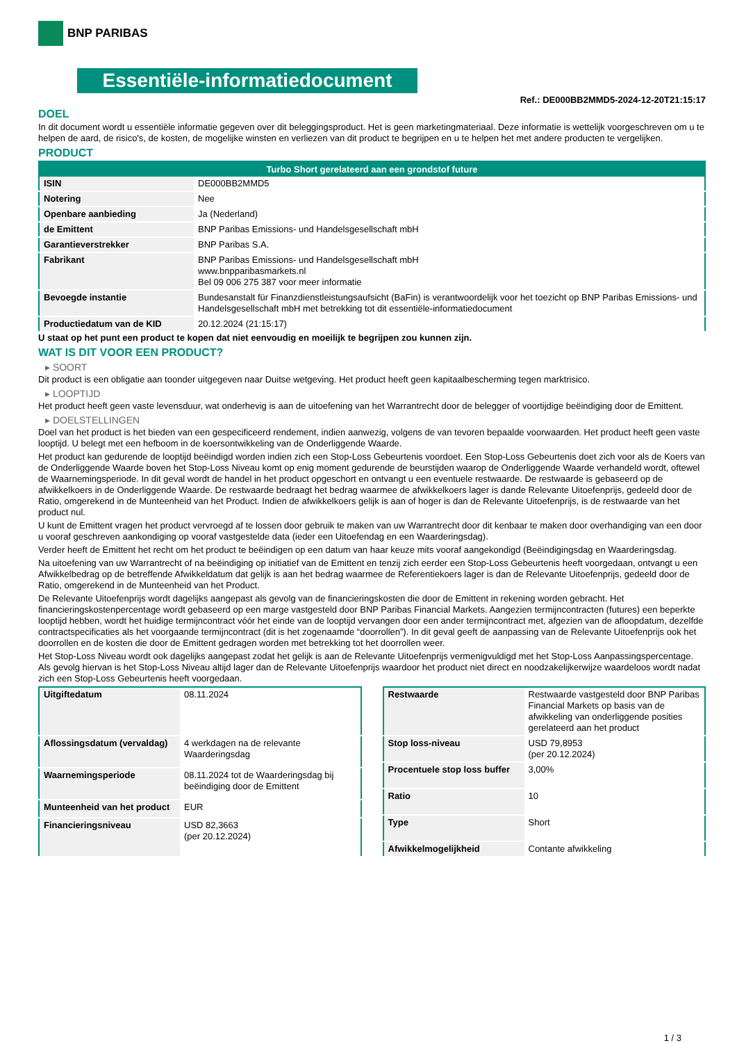BNP PARIBAS
Essentiële-informatiedocument
Ref.: DE000BB2MMD5-2024-12-20T21:15:17
DOEL
In dit document wordt u essentiële informatie gegeven over dit beleggingsproduct. Het is geen marketingmateriaal. Deze informatie is wettelijk voorgeschreven om u te helpen de aard, de risico's, de kosten, de mogelijke winsten en verliezen van dit product te begrijpen en u te helpen het met andere producten te vergelijken.
PRODUCT
| Turbo Short gerelateerd aan een grondstof future | |
| --- | --- |
| ISIN | DE000BB2MMD5 |
| Notering | Nee |
| Openbare aanbieding | Ja (Nederland) |
| de Emittent | BNP Paribas Emissions- und Handelsgesellschaft mbH |
| Garantieverstrekker | BNP Paribas S.A. |
| Fabrikant | BNP Paribas Emissions- und Handelsgesellschaft mbH www.bnpparibasmarkets.nl Bel 09 006 275 387 voor meer informatie |
| Bevoegde instantie | Bundesanstalt für Finanzdienstleistungsaufsicht (BaFin) is verantwoordelijk voor het toezicht op BNP Paribas Emissions- und Handelsgesellschaft mbH met betrekking tot dit essentiële-informatiedocument |
| Productiedatum van de KID | 20.12.2024 (21:15:17) |
U staat op het punt een product te kopen dat niet eenvoudig en moeilijk te begrijpen zou kunnen zijn.
WAT IS DIT VOOR EEN PRODUCT?
▸ SOORT
Dit product is een obligatie aan toonder uitgegeven naar Duitse wetgeving. Het product heeft geen kapitaalbescherming tegen marktrisico.
▸ LOOPTIJD
Het product heeft geen vaste levensduur, wat onderhevig is aan de uitoefening van het Warrantrecht door de belegger of voortijdige beëindiging door de Emittent.
▸ DOELSTELLINGEN
Doel van het product is het bieden van een gespecificeerd rendement, indien aanwezig, volgens de van tevoren bepaalde voorwaarden. Het product heeft geen vaste looptijd. U belegt met een hefboom in de koersontwikkeling van de Onderliggende Waarde.
Het product kan gedurende de looptijd beëindigd worden indien zich een Stop-Loss Gebeurtenis voordoet. Een Stop-Loss Gebeurtenis doet zich voor als de Koers van de Onderliggende Waarde boven het Stop-Loss Niveau komt op enig moment gedurende de beurstijden waarop de Onderliggende Waarde verhandeld wordt, oftewel de Waarnemingsperiode. In dit geval wordt de handel in het product opgeschort en ontvangt u een eventuele restwaarde. De restwaarde is gebaseerd op de afwikkelkoers in de Onderliggende Waarde. De restwaarde bedraagt het bedrag waarmee de afwikkelkoers lager is dande Relevante Uitoefenprijs, gedeeld door de Ratio, omgerekend in de Munteenheid van het Product. Indien de afwikkelkoers gelijk is aan of hoger is dan de Relevante Uitoefenprijs, is de restwaarde van het product nul.
U kunt de Emittent vragen het product vervroegd af te lossen door gebruik te maken van uw Warrantrecht door dit kenbaar te maken door overhandiging van een door u vooraf geschreven aankondiging op vooraf vastgestelde data (ieder een Uitoefendag en een Waarderingsdag).
Verder heeft de Emittent het recht om het product te beëindigen op een datum van haar keuze mits vooraf aangekondigd (Beëindigingsdag en Waarderingsdag.
Na uitoefening van uw Warrantrecht of na beëindiging op initiatief van de Emittent en tenzij zich eerder een Stop-Loss Gebeurtenis heeft voorgedaan, ontvangt u een Afwikkelbedrag op de betreffende Afwikkeldatum dat gelijk is aan het bedrag waarmee de Referentiekoers lager is dan de Relevante Uitoefenprijs, gedeeld door de Ratio, omgerekend in de Munteenheid van het Product.
De Relevante Uitoefenprijs wordt dagelijks aangepast als gevolg van de financieringskosten die door de Emittent in rekening worden gebracht. Het financieringskostenpercentage wordt gebaseerd op een marge vastgesteld door BNP Paribas Financial Markets. Aangezien termijncontracten (futures) een beperkte looptijd hebben, wordt het huidige termijncontract vóór het einde van de looptijd vervangen door een ander termijncontract met, afgezien van de afloopdatum, dezelfde contractspecificaties als het voorgaande termijncontract (dit is het zogenaamde “doorrollen”). In dit geval geeft de aanpassing van de Relevante Uitoefenprijs ook het doorrollen en de kosten die door de Emittent gedragen worden met betrekking tot het doorrollen weer.
Het Stop-Loss Niveau wordt ook dagelijks aangepast zodat het gelijk is aan de Relevante Uitoefenprijs vermenigvuldigd met het Stop-Loss Aanpassingspercentage. Als gevolg hiervan is het Stop-Loss Niveau altijd lager dan de Relevante Uitoefenprijs waardoor het product niet direct en noodzakelijkerwijze waardeloos wordt nadat zich een Stop-Loss Gebeurtenis heeft voorgedaan.
| Uitgiftedatum | 08.11.2024 |
| Aflossingsdatum (vervaldag) | 4 werkdagen na de relevante Waarderingsdag |
| Waarnemingsperiode | 08.11.2024 tot de Waarderingsdag bij beëindiging door de Emittent |
| Munteenheid van het product | EUR |
| Financieringsniveau | USD 82,3663 (per 20.12.2024) |
| Restwaarde | Restwaarde vastgesteld door BNP Paribas Financial Markets op basis van de afwikkeling van onderliggende posities gerelateerd aan het product |
| Stop loss-niveau | USD 79,8953 (per 20.12.2024) |
| Procentuele stop loss buffer | 3,00% |
| Ratio | 10 |
| Type | Short |
| Afwikkelmogelijkheid | Contante afwikkeling |
1 / 3